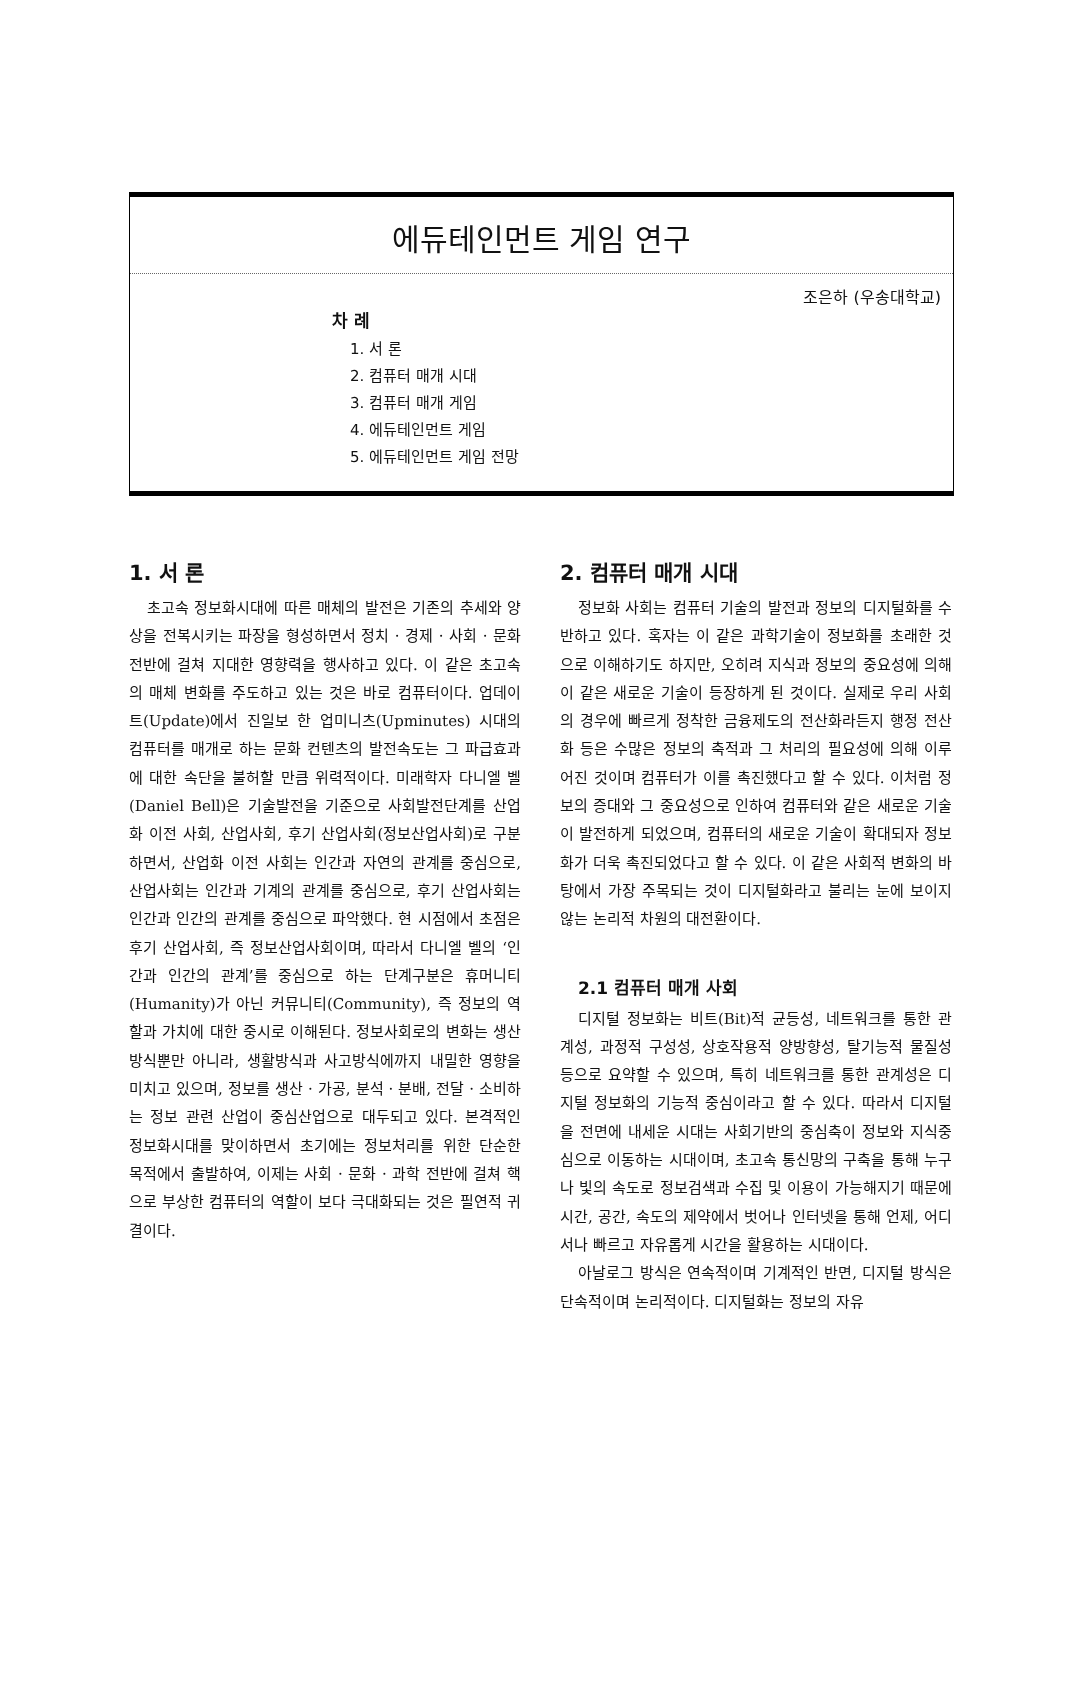에듀테인먼트 게임 연구
조은하 (우송대학교)
차 례
1. 서 론
2. 컴퓨터 매개 시대
3. 컴퓨터 매개 게임
4. 에듀테인먼트 게임
5. 에듀테인먼트 게임 전망
1. 서 론
초고속 정보화시대에 따른 매체의 발전은 기존의 추세와 양상을 전복시키는 파장을 형성하면서 정치 · 경제 · 사회 · 문화 전반에 걸쳐 지대한 영향력을 행사하고 있다. 이 같은 초고속의 매체 변화를 주도하고 있는 것은 바로 컴퓨터이다. 업데이트(Update)에서 진일보 한 업미니츠(Upminutes) 시대의 컴퓨터를 매개로 하는 문화 컨텐츠의 발전속도는 그 파급효과에 대한 속단을 불허할 만큼 위력적이다. 미래학자 다니엘 벨(Daniel Bell)은 기술발전을 기준으로 사회발전단계를 산업화 이전 사회, 산업사회, 후기 산업사회(정보산업사회)로 구분하면서, 산업화 이전 사회는 인간과 자연의 관계를 중심으로, 산업사회는 인간과 기계의 관계를 중심으로, 후기 산업사회는 인간과 인간의 관계를 중심으로 파악했다. 현 시점에서 초점은 후기 산업사회, 즉 정보산업사회이며, 따라서 다니엘 벨의 ‘인간과 인간의 관계’를 중심으로 하는 단계구분은 휴머니티(Humanity)가 아닌 커뮤니티(Community), 즉 정보의 역할과 가치에 대한 중시로 이해된다. 정보사회로의 변화는 생산방식뿐만 아니라, 생활방식과 사고방식에까지 내밀한 영향을 미치고 있으며, 정보를 생산 · 가공, 분석 · 분배, 전달 · 소비하는 정보 관련 산업이 중심산업으로 대두되고 있다. 본격적인 정보화시대를 맞이하면서 초기에는 정보처리를 위한 단순한 목적에서 출발하여, 이제는 사회 · 문화 · 과학 전반에 걸쳐 핵으로 부상한 컴퓨터의 역할이 보다 극대화되는 것은 필연적 귀결이다.
2. 컴퓨터 매개 시대
정보화 사회는 컴퓨터 기술의 발전과 정보의 디지털화를 수반하고 있다. 혹자는 이 같은 과학기술이 정보화를 초래한 것으로 이해하기도 하지만, 오히려 지식과 정보의 중요성에 의해 이 같은 새로운 기술이 등장하게 된 것이다. 실제로 우리 사회의 경우에 빠르게 정착한 금융제도의 전산화라든지 행정 전산화 등은 수많은 정보의 축적과 그 처리의 필요성에 의해 이루어진 것이며 컴퓨터가 이를 촉진했다고 할 수 있다. 이처럼 정보의 증대와 그 중요성으로 인하여 컴퓨터와 같은 새로운 기술이 발전하게 되었으며, 컴퓨터의 새로운 기술이 확대되자 정보화가 더욱 촉진되었다고 할 수 있다. 이 같은 사회적 변화의 바탕에서 가장 주목되는 것이 디지털화라고 불리는 눈에 보이지 않는 논리적 차원의 대전환이다.
2.1 컴퓨터 매개 사회
디지털 정보화는 비트(Bit)적 균등성, 네트워크를 통한 관계성, 과정적 구성성, 상호작용적 양방향성, 탈기능적 물질성 등으로 요약할 수 있으며, 특히 네트워크를 통한 관계성은 디지털 정보화의 기능적 중심이라고 할 수 있다. 따라서 디지털을 전면에 내세운 시대는 사회기반의 중심축이 정보와 지식중심으로 이동하는 시대이며, 초고속 통신망의 구축을 통해 누구나 빛의 속도로 정보검색과 수집 및 이용이 가능해지기 때문에 시간, 공간, 속도의 제약에서 벗어나 인터넷을 통해 언제, 어디서나 빠르고 자유롭게 시간을 활용하는 시대이다.
아날로그 방식은 연속적이며 기계적인 반면, 디지털 방식은 단속적이며 논리적이다. 디지털화는 정보의 자유